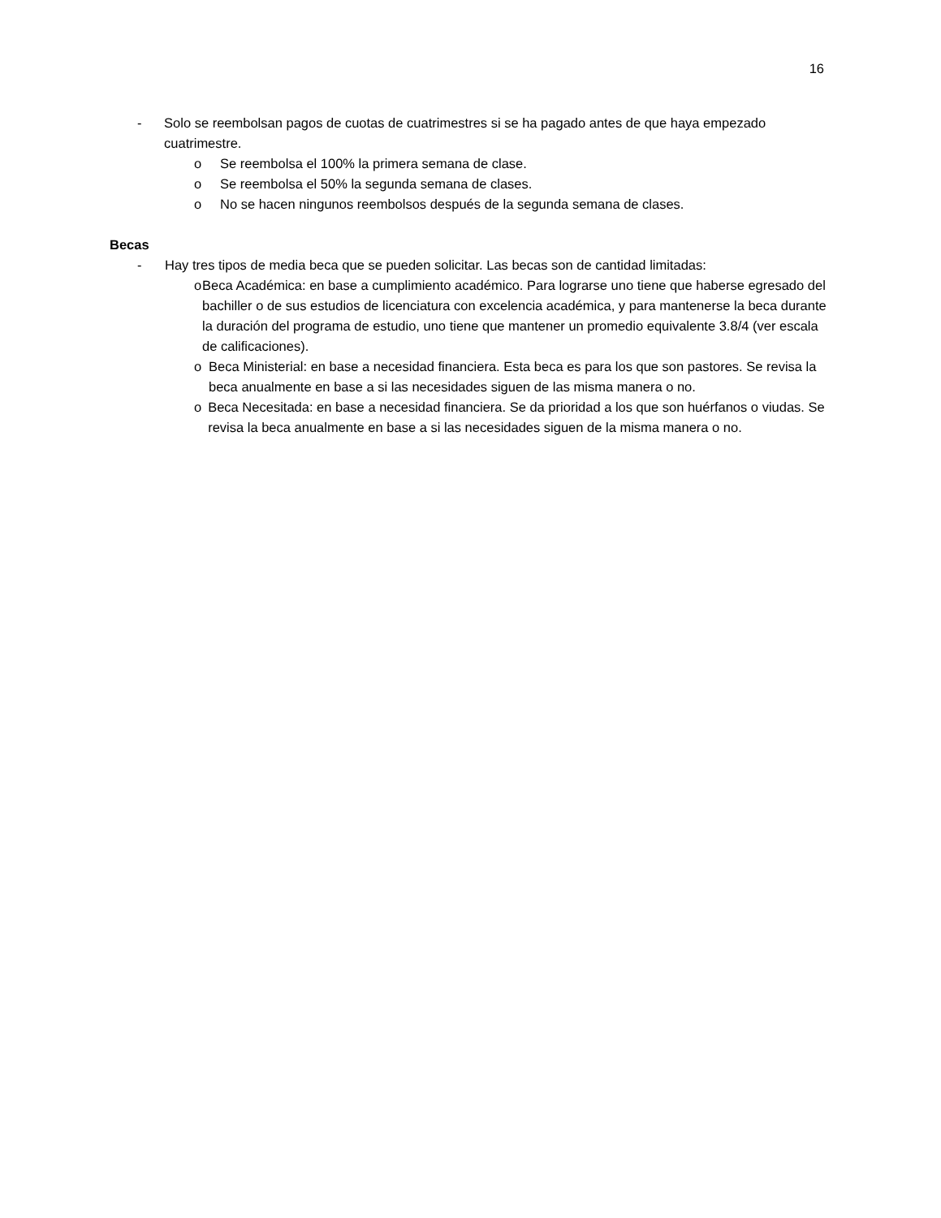16
- Solo se reembolsan pagos de cuotas de cuatrimestres si se ha pagado antes de que haya empezado cuatrimestre.
o Se reembolsa el 100% la primera semana de clase.
o Se reembolsa el 50% la segunda semana de clases.
o No se hacen ningunos reembolsos después de la segunda semana de clases.
Becas
- Hay tres tipos de media beca que se pueden solicitar. Las becas son de cantidad limitadas:
o Beca Académica: en base a cumplimiento académico. Para lograrse uno tiene que haberse egresado del bachiller o de sus estudios de licenciatura con excelencia académica, y para mantenerse la beca durante la duración del programa de estudio, uno tiene que mantener un promedio equivalente 3.8/4 (ver escala de calificaciones).
o Beca Ministerial: en base a necesidad financiera. Esta beca es para los que son pastores. Se revisa la beca anualmente en base a si las necesidades siguen de las misma manera o no.
o Beca Necesitada: en base a necesidad financiera. Se da prioridad a los que son huérfanos o viudas. Se revisa la beca anualmente en base a si las necesidades siguen de la misma manera o no.